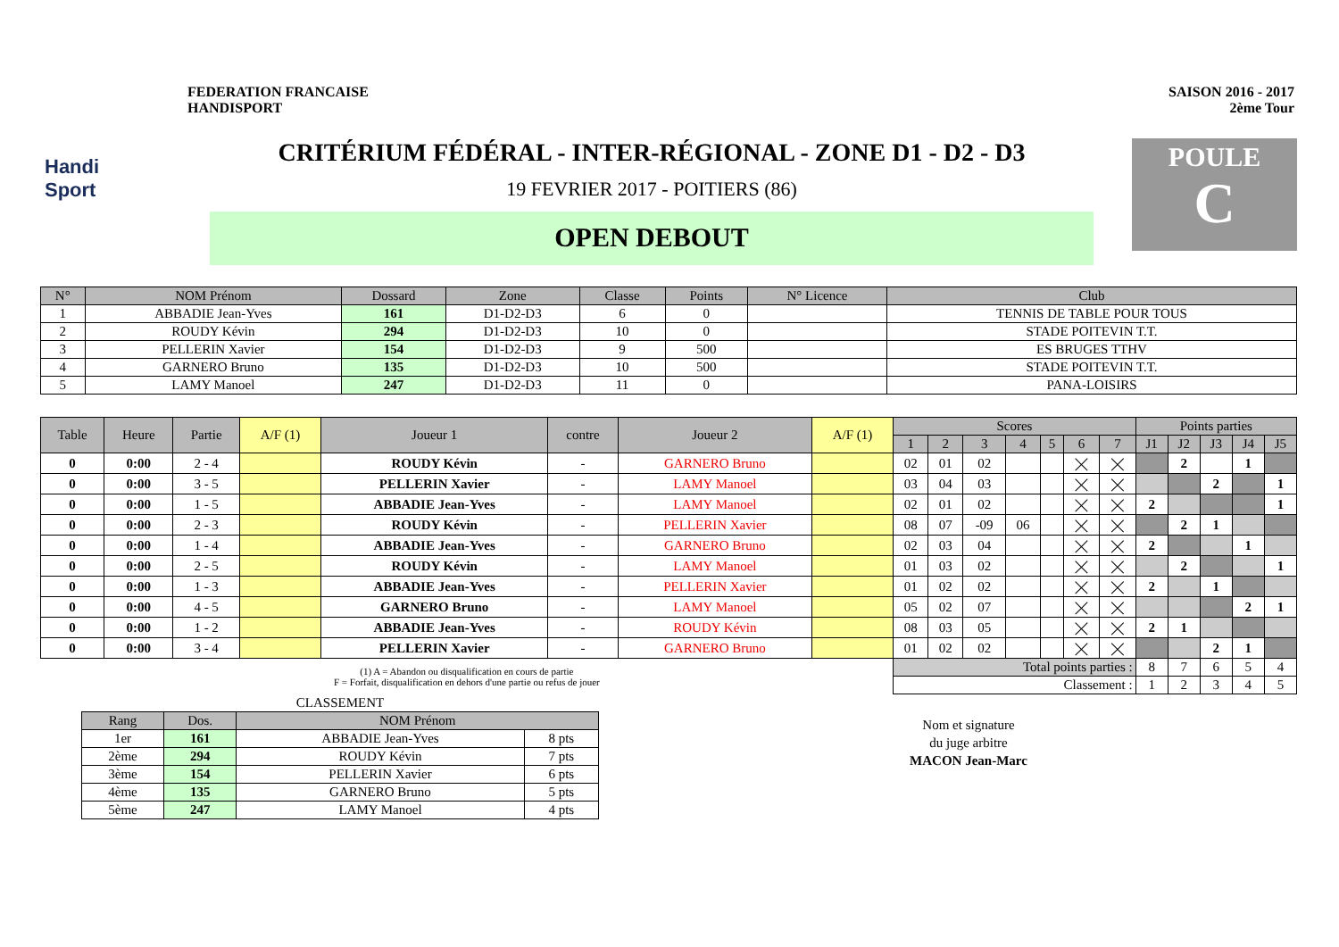Handi Sport
FEDERATION FRANCAISE
HANDISPORT
SAISON 2016 - 2017
2ème Tour
CRITÉRIUM FÉDÉRAL - INTER-RÉGIONAL - ZONE D1 - D2 - D3
19 FEVRIER 2017 - POITIERS (86)
OPEN DEBOUT
POULE
C
| N° | NOM Prénom | Dossard | Zone | Classe | Points | N° Licence | Club |
| --- | --- | --- | --- | --- | --- | --- | --- |
| 1 | ABBADIE Jean-Yves | 161 | D1-D2-D3 | 6 | 0 | | TENNIS DE TABLE POUR TOUS |
| 2 | ROUDY Kévin | 294 | D1-D2-D3 | 10 | 0 | | STADE POITEVIN T.T. |
| 3 | PELLERIN Xavier | 154 | D1-D2-D3 | 9 | 500 | | ES BRUGES TTHV |
| 4 | GARNERO Bruno | 135 | D1-D2-D3 | 10 | 500 | | STADE POITEVIN T.T. |
| 5 | LAMY Manoel | 247 | D1-D2-D3 | 11 | 0 | | PANA-LOISIRS |
| Table | Heure | Partie | A/F (1) | Joueur 1 | contre | Joueur 2 | A/F (1) | Scores | | | | | | | Points parties | | | | |
| --- | --- | --- | --- | --- | --- | --- | --- | --- | --- | --- | --- | --- | --- | --- | --- | --- | --- | --- | --- |
| | | | | | | | | 1 | 2 | 3 | 4 | 5 | 6 | 7 | J1 | J2 | J3 | J4 | J5 |
| 0 | 0:00 | 2 - 4 | | ROUDY Kévin | - | GARNERO Bruno | | 02 | 01 | 02 | | | ⨉ | ⨉ | | 2 | | 1 | |
| 0 | 0:00 | 3 - 5 | | PELLERIN Xavier | - | LAMY Manoel | | 03 | 04 | 03 | | | ⨉ | ⨉ | | | 2 | | 1 |
| 0 | 0:00 | 1 - 5 | | ABBADIE Jean-Yves | - | LAMY Manoel | | 02 | 01 | 02 | | | ⨉ | ⨉ | 2 | | | | 1 |
| 0 | 0:00 | 2 - 3 | | ROUDY Kévin | - | PELLERIN Xavier | | 08 | 07 | -09 | 06 | | ⨉ | ⨉ | | 2 | 1 | | |
| 0 | 0:00 | 1 - 4 | | ABBADIE Jean-Yves | - | GARNERO Bruno | | 02 | 03 | 04 | | | ⨉ | ⨉ | 2 | | | 1 | |
| 0 | 0:00 | 2 - 5 | | ROUDY Kévin | - | LAMY Manoel | | 01 | 03 | 02 | | | ⨉ | ⨉ | | 2 | | | 1 |
| 0 | 0:00 | 1 - 3 | | ABBADIE Jean-Yves | - | PELLERIN Xavier | | 01 | 02 | 02 | | | ⨉ | ⨉ | 2 | | 1 | | |
| 0 | 0:00 | 4 - 5 | | GARNERO Bruno | - | LAMY Manoel | | 05 | 02 | 07 | | | ⨉ | ⨉ | | | | 2 | 1 |
| 0 | 0:00 | 1 - 2 | | ABBADIE Jean-Yves | - | ROUDY Kévin | | 08 | 03 | 05 | | | ⨉ | ⨉ | 2 | 1 | | | |
| 0 | 0:00 | 3 - 4 | | PELLERIN Xavier | - | GARNERO Bruno | | 01 | 02 | 02 | | | ⨉ | ⨉ | | | 2 | 1 | |
| (1) A = Abandon ou disqualification en cours de partie F = Forfait, disqualification en dehors d'une partie ou refus de jouer | | | | | | | | Total points parties : | | | | | | | 8 | 7 | 6 | 5 | 4 |
| | | | | | | | | Classement : | | | | | | | 1 | 2 | 3 | 4 | 5 |
| CLASSEMENT | | | |
| Rang | Dos. | NOM Prénom | |
| 1er | 161 | ABBADIE Jean-Yves | 8 pts |
| 2ème | 294 | ROUDY Kévin | 7 pts |
| 3ème | 154 | PELLERIN Xavier | 6 pts |
| 4ème | 135 | GARNERO Bruno | 5 pts |
| 5ème | 247 | LAMY Manoel | 4 pts |
Nom et signature
du juge arbitre
MACON Jean-Marc